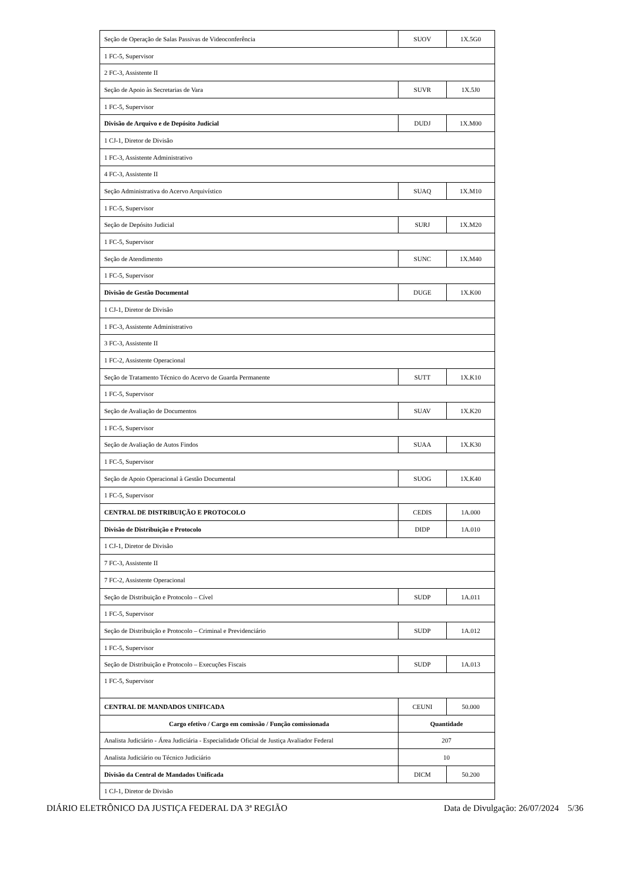| Seção de Operação de Salas Passivas de Videoconferência | SUOV | 1X.5G0 |
| 1 FC-5, Supervisor | | |
| 2 FC-3, Assistente II | | |
| Seção de Apoio às Secretarias de Vara | SUVR | 1X.5J0 |
| 1 FC-5, Supervisor | | |
| Divisão de Arquivo e de Depósito Judicial | DUDJ | 1X.M00 |
| 1 CJ-1, Diretor de Divisão | | |
| 1 FC-3, Assistente Administrativo | | |
| 4 FC-3, Assistente II | | |
| Seção Administrativa do Acervo Arquivístico | SUAQ | 1X.M10 |
| 1 FC-5, Supervisor | | |
| Seção de Depósito Judicial | SURJ | 1X.M20 |
| 1 FC-5, Supervisor | | |
| Seção de Atendimento | SUNC | 1X.M40 |
| 1 FC-5, Supervisor | | |
| Divisão de Gestão Documental | DUGE | 1X.K00 |
| 1 CJ-1, Diretor de Divisão | | |
| 1 FC-3, Assistente Administrativo | | |
| 3 FC-3, Assistente II | | |
| 1 FC-2, Assistente Operacional | | |
| Seção de Tratamento Técnico do Acervo de Guarda Permanente | SUTT | 1X.K10 |
| 1 FC-5, Supervisor | | |
| Seção de Avaliação de Documentos | SUAV | 1X.K20 |
| 1 FC-5, Supervisor | | |
| Seção de Avaliação de Autos Findos | SUAA | 1X.K30 |
| 1 FC-5, Supervisor | | |
| Seção de Apoio Operacional à Gestão Documental | SUOG | 1X.K40 |
| 1 FC-5, Supervisor | | |
| CENTRAL DE DISTRIBUIÇÃO E PROTOCOLO | CEDIS | 1A.000 |
| Divisão de Distribuição e Protocolo | DIDP | 1A.010 |
| 1 CJ-1, Diretor de Divisão | | |
| 7 FC-3, Assistente II | | |
| 7 FC-2, Assistente Operacional | | |
| Seção de Distribuição e Protocolo – Cível | SUDP | 1A.011 |
| 1 FC-5, Supervisor | | |
| Seção de Distribuição e Protocolo – Criminal e Previdenciário | SUDP | 1A.012 |
| 1 FC-5, Supervisor | | |
| Seção de Distribuição e Protocolo – Execuções Fiscais | SUDP | 1A.013 |
| 1 FC-5, Supervisor | | |
| CENTRAL DE MANDADOS UNIFICADA | CEUNI | 50.000 |
| Cargo efetivo / Cargo em comissão / Função comissionada | Quantidade | |
| Analista Judiciário - Área Judiciária - Especialidade Oficial de Justiça Avaliador Federal | 207 | |
| Analista Judiciário ou Técnico Judiciário | 10 | |
| Divisão da Central de Mandados Unificada | DICM | 50.200 |
| 1 CJ-1, Diretor de Divisão | | |
DIÁRIO ELETRÔNICO DA JUSTIÇA FEDERAL DA 3ª REGIÃO Data de Divulgação: 26/07/2024 5/36